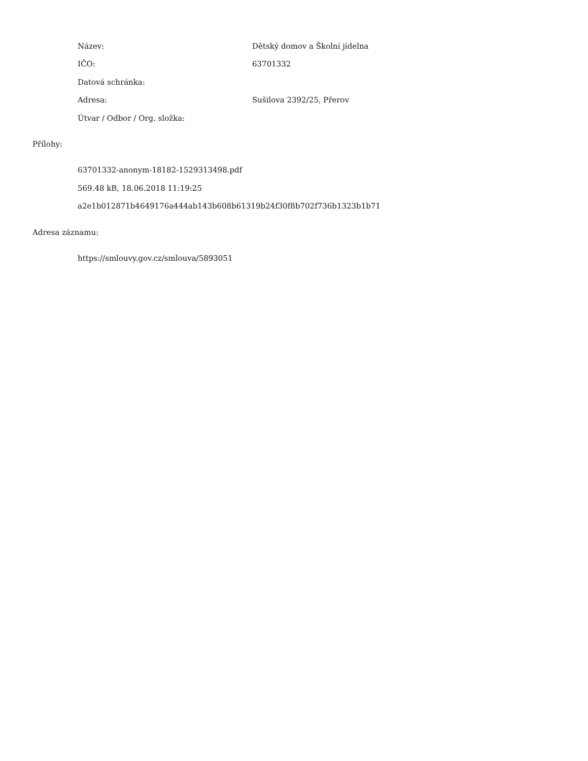Název: Dětský domov a Školní jídelna
IČO: 63701332
Datová schránka:
Adresa: Sušilova 2392/25, Přerov
Útvar / Odbor / Org. složka:
Přílohy:
63701332-anonym-18182-1529313498.pdf
569.48 kB, 18.06.2018 11:19:25
a2e1b012871b4649176a444ab143b608b61319b24f30f8b702f736b1323b1b71
Adresa záznamu:
https://smlouvy.gov.cz/smlouva/5893051